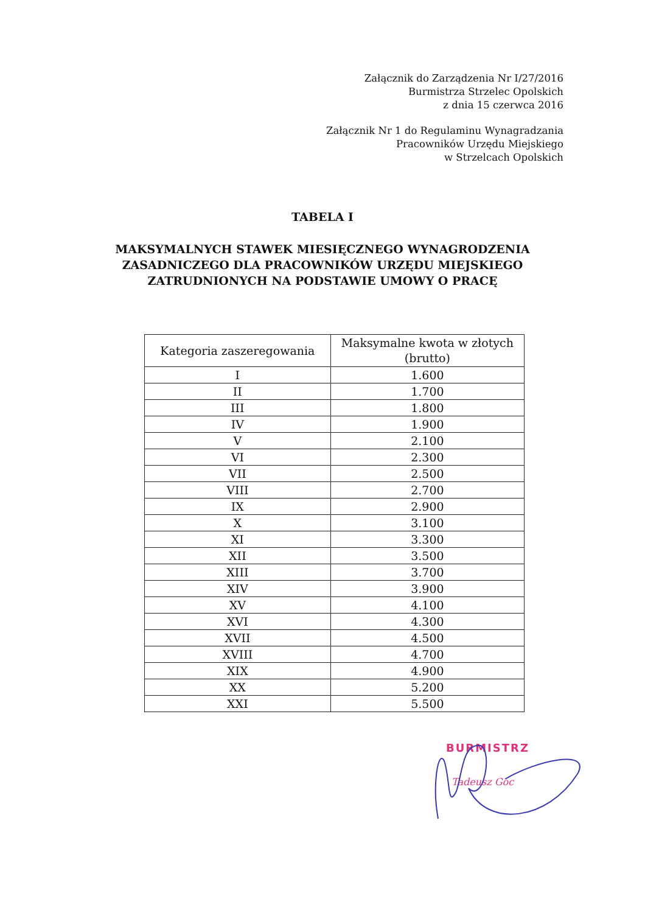Załącznik do Zarządzenia Nr I/27/2016
Burmistrza Strzelec Opolskich
z dnia 15 czerwca 2016
Załącznik Nr 1 do Regulaminu Wynagradzania
Pracowników Urzędu Miejskiego
w Strzelcach Opolskich
TABELA I
MAKSYMALNYCH STAWEK MIESIĘCZNEGO WYNAGRODZENIA
ZASADNICZEGO DLA PRACOWNIKÓW URZĘDU MIEJSKIEGO
ZATRUDNIONYCH NA PODSTAWIE UMOWY O PRACĘ
| Kategoria zaszeregowania | Maksymalne kwota w złotych (brutto) |
| --- | --- |
| I | 1.600 |
| II | 1.700 |
| III | 1.800 |
| IV | 1.900 |
| V | 2.100 |
| VI | 2.300 |
| VII | 2.500 |
| VIII | 2.700 |
| IX | 2.900 |
| X | 3.100 |
| XI | 3.300 |
| XII | 3.500 |
| XIII | 3.700 |
| XIV | 3.900 |
| XV | 4.100 |
| XVI | 4.300 |
| XVII | 4.500 |
| XVIII | 4.700 |
| XIX | 4.900 |
| XX | 5.200 |
| XXI | 5.500 |
BURMISTRZ
Tadeusz Goc